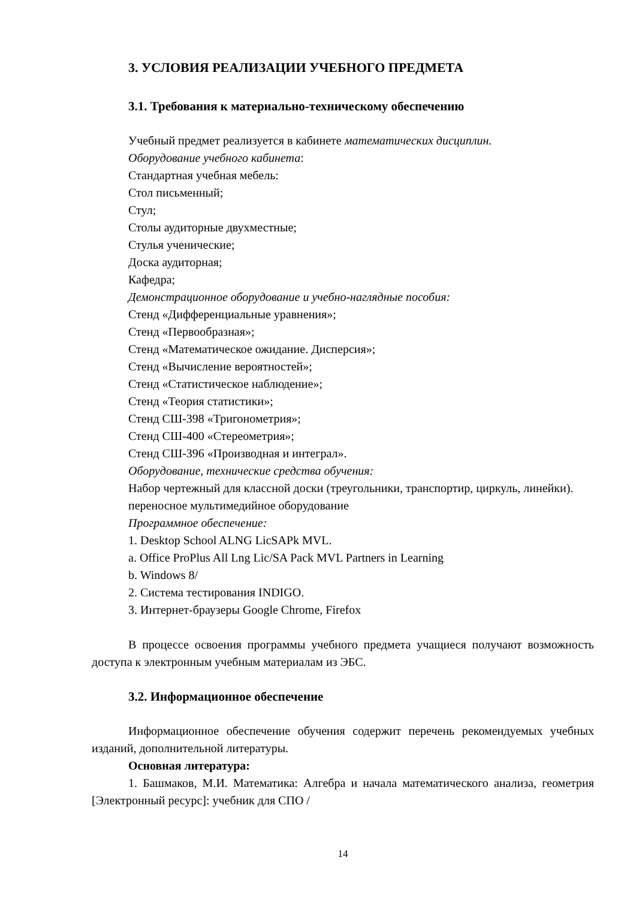3. УСЛОВИЯ РЕАЛИЗАЦИИ УЧЕБНОГО ПРЕДМЕТА
3.1. Требования к материально-техническому обеспечению
Учебный предмет реализуется в кабинете математических дисциплин.
Оборудование учебного кабинета:
Стандартная учебная мебель:
Стол письменный;
Стул;
Столы аудиторные двухместные;
Стулья ученические;
Доска аудиторная;
Кафедра;
Демонстрационное оборудование и учебно-наглядные пособия:
Стенд «Дифференциальные уравнения»;
Стенд «Первообразная»;
Стенд «Математическое ожидание. Дисперсия»;
Стенд «Вычисление вероятностей»;
Стенд «Статистическое наблюдение»;
Стенд «Теория статистики»;
Стенд СШ-398 «Тригонометрия»;
Стенд СШ-400 «Стереометрия»;
Стенд СШ-396 «Производная и интеграл».
Оборудование, технические средства обучения:
Набор чертежный для классной доски (треугольники, транспортир, циркуль, линейки).
переносное мультимедийное оборудование
Программное обеспечение:
1. Desktop School ALNG LicSAPk MVL.
a. Office ProPlus All Lng Lic/SA Pack MVL Partners in Learning
b. Windows 8/
2. Система тестирования INDIGO.
3. Интернет-браузеры Google Chrome, Firefox
В процессе освоения программы учебного предмета учащиеся получают возможность доступа к электронным учебным материалам из ЭБС.
3.2. Информационное обеспечение
Информационное обеспечение обучения содержит перечень рекомендуемых учебных изданий, дополнительной литературы.
Основная литература:
1. Башмаков, М.И. Математика: Алгебра и начала математического анализа, геометрия [Электронный ресурс]: учебник для СПО /
14